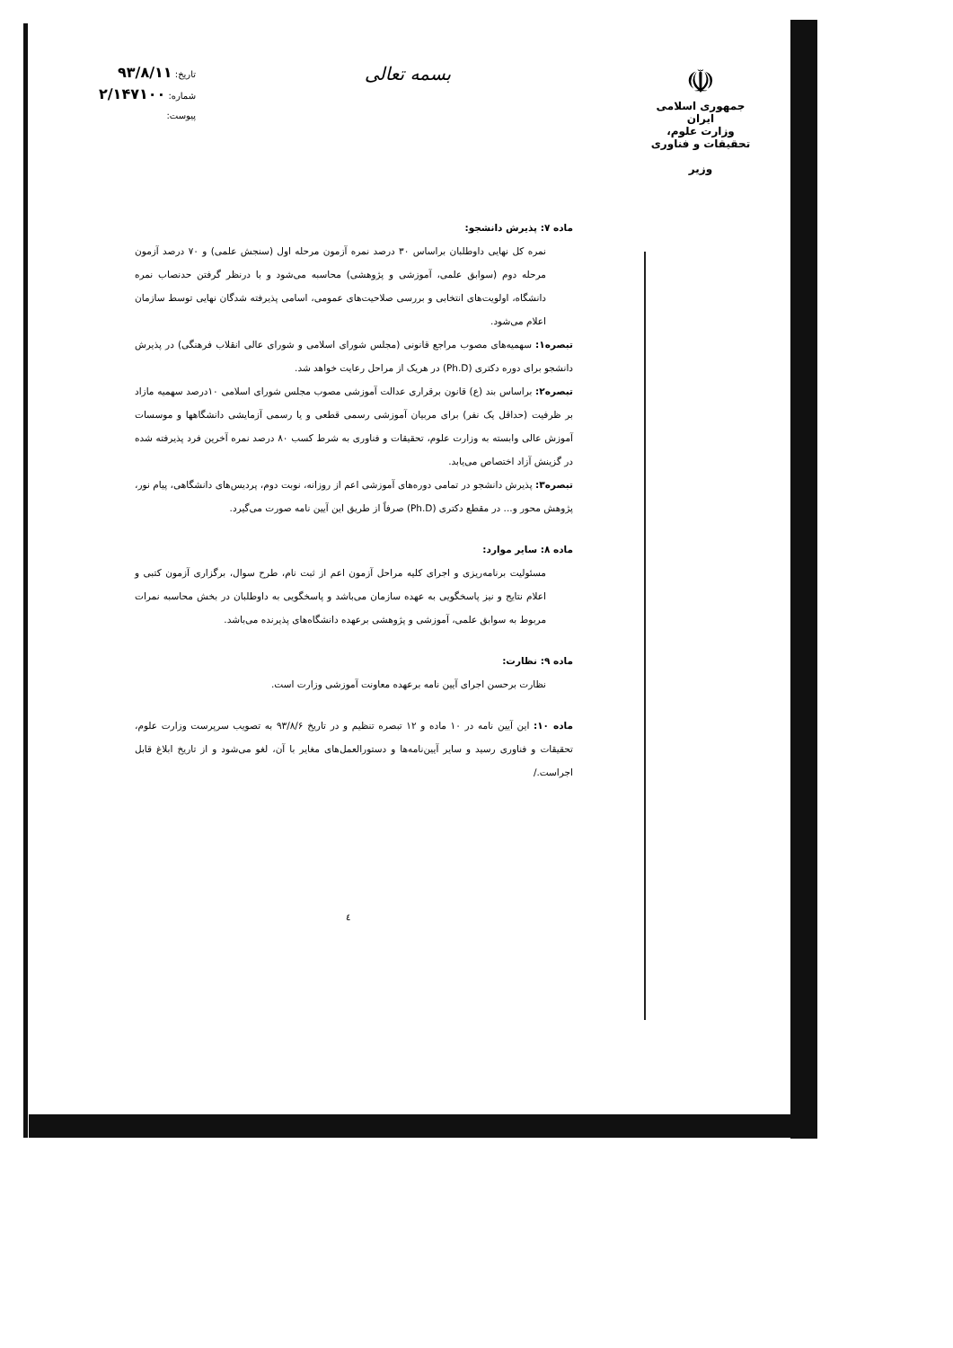بسمه تعالی
تاریخ: ۹۳/۸/۱۱
شماره: ۲/۱۴۷۱۰۰
پیوست:
☫
جمهوری اسلامی ایران
وزارت علوم، تحقیقات و فناوری
وزیر
ماده ۷: پذیرش دانشجو:
نمره کل نهایی داوطلبان براساس ۳۰ درصد نمره آزمون مرحله اول (سنجش علمی) و ۷۰ درصد آزمون مرحله دوم (سوابق علمی، آموزشی و پژوهشی) محاسبه می‌شود و با درنظر گرفتن حدنصاب نمره دانشگاه، اولویت‌های انتخابی و بررسی صلاحیت‌های عمومی، اسامی پذیرفته شدگان نهایی توسط سازمان اعلام می‌شود.
تبصره۱: سهمیه‌های مصوب مراجع قانونی (مجلس شورای اسلامی و شورای عالی انقلاب فرهنگی) در پذیرش دانشجو برای دوره دکتری (Ph.D) در هریک از مراحل رعایت خواهد شد.
تبصره۲: براساس بند (ع) قانون برقراری عدالت آموزشی مصوب مجلس شورای اسلامی ۱۰درصد سهمیه مازاد بر ظرفیت (حداقل یک نفر) برای مربیان آموزشی رسمی قطعی و یا رسمی آزمایشی دانشگاهها و موسسات آموزش عالی وابسته به وزارت علوم، تحقیقات و فناوری به شرط کسب ۸۰ درصد نمره آخرین فرد پذیرفته شده در گزینش آزاد اختصاص می‌یابد.
تبصره۳: پذیرش دانشجو در تمامی دوره‌های آموزشی اعم از روزانه، نوبت دوم، پردیس‌های دانشگاهی، پیام نور، پژوهش محور و... در مقطع دکتری (Ph.D) صرفاً از طریق این آیین نامه صورت می‌گیرد.
ماده ۸: سایر موارد:
مسئولیت برنامه‌ریزی و اجرای کلیه مراحل آزمون اعم از ثبت نام، طرح سوال، برگزاری آزمون کتبی و اعلام نتایج و نیز پاسخگویی به عهده سازمان می‌باشد و پاسخگویی به داوطلبان در بخش محاسبه نمرات مربوط به سوابق علمی، آموزشی و پژوهشی برعهده دانشگاه‌های پذیرنده می‌باشد.
ماده ۹: نظارت:
نظارت برحسن اجرای آیین نامه برعهده معاونت آموزشی وزارت است.
ماده ۱۰: این آیین نامه در ۱۰ ماده و ۱۲ تبصره تنظیم و در تاریخ ۹۳/۸/۶ به تصویب سرپرست وزارت علوم، تحقیقات و فناوری رسید و سایر آیین‌نامه‌ها و دستورالعمل‌های مغایر با آن، لغو می‌شود و از تاریخ ابلاغ قابل اجراست./
٤